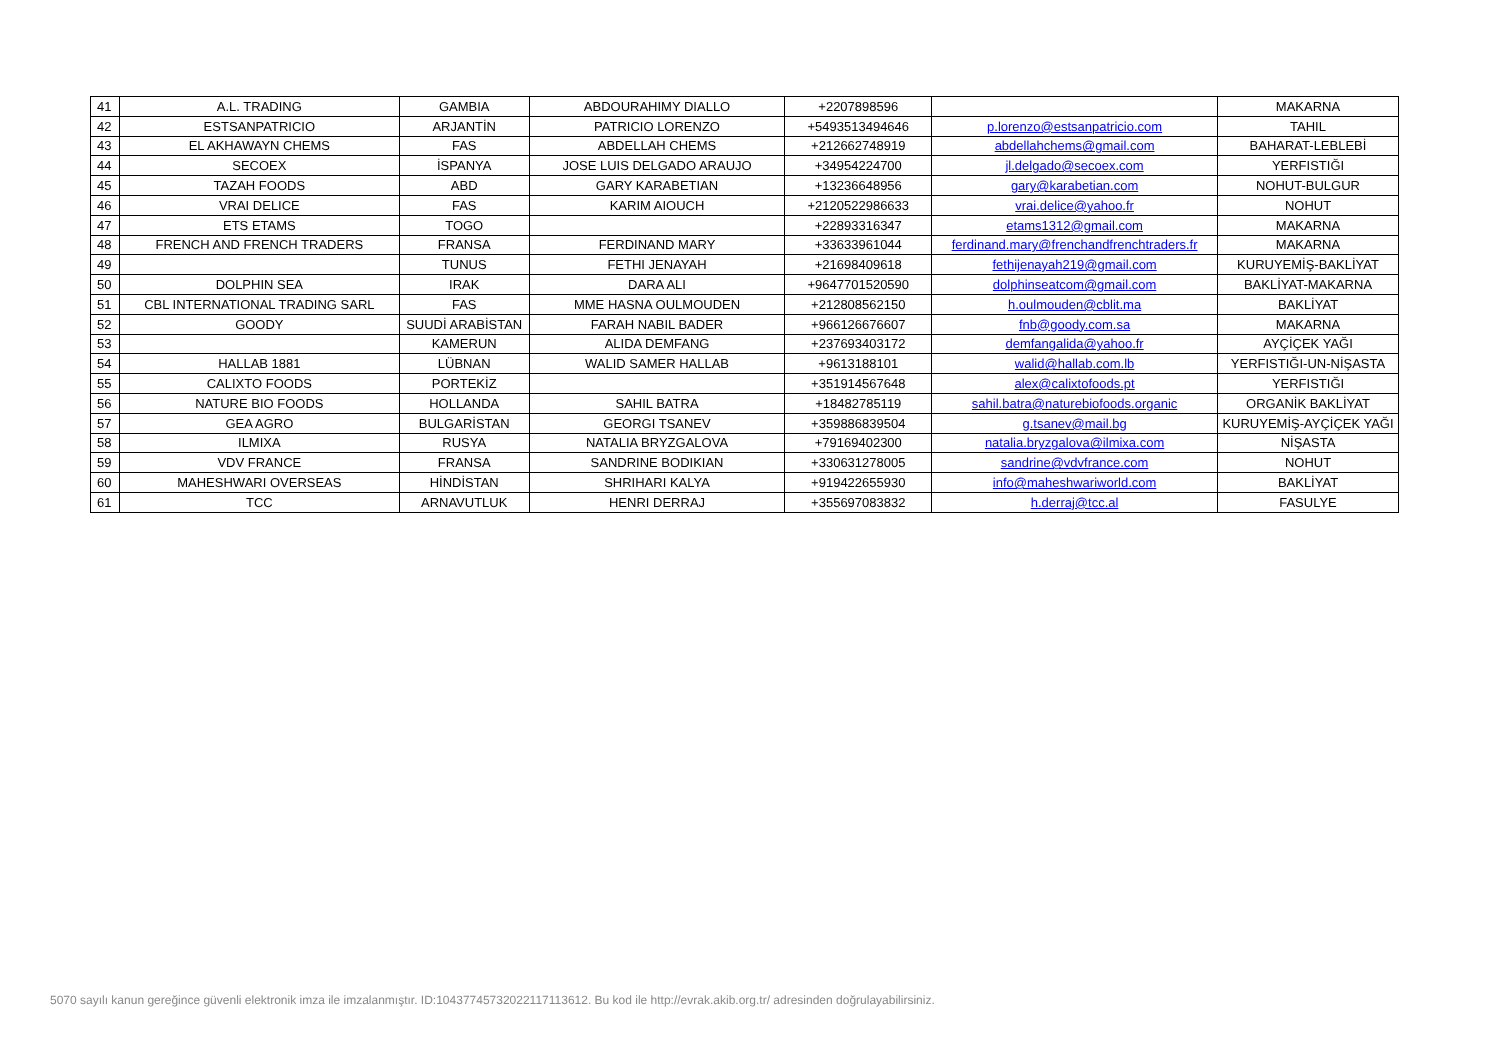| 41 | A.L. TRADING | GAMBIA | ABDOURAHIMY DIALLO | +2207898596 | | MAKARNA |
| 42 | ESTSANPATRICIO | ARJANTİN | PATRICIO LORENZO | +5493513494646 | p.lorenzo@estsanpatricio.com | TAHIL |
| 43 | EL AKHAWAYN CHEMS | FAS | ABDELLAH CHEMS | +212662748919 | abdellahchems@gmail.com | BAHARAT-LEBLEBİ |
| 44 | SECOEX | İSPANYA | JOSE LUIS DELGADO ARAUJO | +34954224700 | jl.delgado@secoex.com | YERFISTIĞI |
| 45 | TAZAH FOODS | ABD | GARY KARABETIAN | +13236648956 | gary@karabetian.com | NOHUT-BULGUR |
| 46 | VRAI DELICE | FAS | KARIM AIOUCH | +2120522986633 | vrai.delice@yahoo.fr | NOHUT |
| 47 | ETS ETAMS | TOGO | | +22893316347 | etams1312@gmail.com | MAKARNA |
| 48 | FRENCH AND FRENCH TRADERS | FRANSA | FERDINAND MARY | +33633961044 | ferdinand.mary@frenchandfrenchtraders.fr | MAKARNA |
| 49 | | TUNUS | FETHI JENAYAH | +21698409618 | fethijenayah219@gmail.com | KURUYEMİŞ-BAKLİYAT |
| 50 | DOLPHIN SEA | IRAK | DARA ALI | +9647701520590 | dolphinseatcom@gmail.com | BAKLİYAT-MAKARNA |
| 51 | CBL INTERNATIONAL TRADING SARL | FAS | MME HASNA OULMOUDEN | +212808562150 | h.oulmouden@cblit.ma | BAKLİYAT |
| 52 | GOODY | SUUDİ ARABİSTAN | FARAH NABIL BADER | +966126676607 | fnb@goody.com.sa | MAKARNA |
| 53 | | KAMERUN | ALIDA DEMFANG | +237693403172 | demfangalida@yahoo.fr | AYÇİÇEK YAĞI |
| 54 | HALLAB 1881 | LÜBNAN | WALID SAMER HALLAB | +9613188101 | walid@hallab.com.lb | YERFISTIĞI-UN-NİŞASTA |
| 55 | CALIXTO FOODS | PORTEKİZ | | +351914567648 | alex@calixtofoods.pt | YERFISTIĞI |
| 56 | NATURE BIO FOODS | HOLLANDA | SAHIL BATRA | +18482785119 | sahil.batra@naturebiofoods.organic | ORGANİK BAKLİYAT |
| 57 | GEA AGRO | BULGARİSTAN | GEORGI TSANEV | +359886839504 | g.tsanev@mail.bg | KURUYEMİŞ-AYÇİÇEK YAĞI |
| 58 | ILMIXA | RUSYA | NATALIA BRYZGALOVA | +79169402300 | natalia.bryzgalova@ilmixa.com | NİŞASTA |
| 59 | VDV FRANCE | FRANSA | SANDRINE BODIKIAN | +330631278005 | sandrine@vdvfrance.com | NOHUT |
| 60 | MAHESHWARI OVERSEAS | HİNDİSTAN | SHRIHARI KALYA | +919422655930 | info@maheshwariworld.com | BAKLİYAT |
| 61 | TCC | ARNAVUTLUK | HENRI DERRAJ | +355697083832 | h.derraj@tcc.al | FASULYE |
5070 sayılı kanun gereğince güvenli elektronik imza ile imzalanmıştır. ID:1043774573202211711361­2. Bu kod ile http://evrak.akib.org.tr/ adresinden doğrulayabilirsiniz.